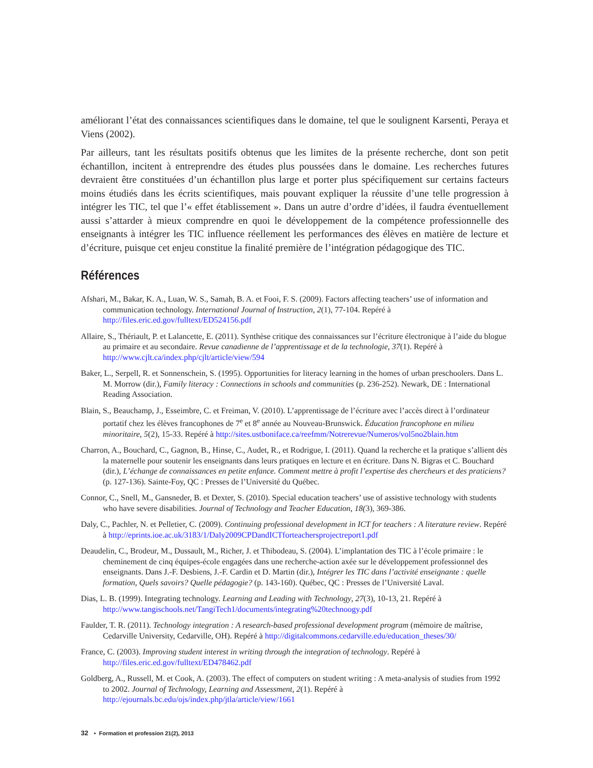améliorant l’état des connaissances scientifiques dans le domaine, tel que le soulignent Karsenti, Peraya et Viens (2002).
Par ailleurs, tant les résultats positifs obtenus que les limites de la présente recherche, dont son petit échantillon, incitent à entreprendre des études plus poussées dans le domaine. Les recherches futures devraient être constituées d’un échantillon plus large et porter plus spécifiquement sur certains facteurs moins étudiés dans les écrits scientifiques, mais pouvant expliquer la réussite d’une telle progression à intégrer les TIC, tel que l’« effet établissement ». Dans un autre d’ordre d’idées, il faudra éventuellement aussi s’attarder à mieux comprendre en quoi le développement de la compétence professionnelle des enseignants à intégrer les TIC influence réellement les performances des élèves en matière de lecture et d’écriture, puisque cet enjeu constitue la finalité première de l’intégration pédagogique des TIC.
Références
Afshari, M., Bakar, K. A., Luan, W. S., Samah, B. A. et Fooi, F. S. (2009). Factors affecting teachers’ use of information and communication technology. International Journal of Instruction, 2(1), 77-104. Repéré à http://files.eric.ed.gov/fulltext/ED524156.pdf
Allaire, S., Thériault, P. et Lalancette, E. (2011). Synthèse critique des connaissances sur l’écriture électronique à l’aide du blogue au primaire et au secondaire. Revue canadienne de l’apprentissage et de la technologie, 37(1). Repéré à http://www.cjlt.ca/index.php/cjlt/article/view/594
Baker, L., Serpell, R. et Sonnenschein, S. (1995). Opportunities for literacy learning in the homes of urban preschoolers. Dans L. M. Morrow (dir.), Family literacy : Connections in schools and communities (p. 236-252). Newark, DE : International Reading Association.
Blain, S., Beauchamp, J., Esseimbre, C. et Freiman, V. (2010). L’apprentissage de l’écriture avec l’accès direct à l’ordinateur portatif chez les élèves francophones de 7<sup>e</sup> et 8<sup>e</sup> année au Nouveau-Brunswick. Éducation francophone en milieu minoritaire, 5(2), 15-33. Repéré à http://sites.ustboniface.ca/reefmm/Notrerevue/Numeros/vol5no2blain.htm
Charron, A., Bouchard, C., Gagnon, B., Hinse, C., Audet, R., et Rodrigue, I. (2011). Quand la recherche et la pratique s’allient dès la maternelle pour soutenir les enseignants dans leurs pratiques en lecture et en écriture. Dans N. Bigras et C. Bouchard (dir.), L’échange de connaissances en petite enfance. Comment mettre à profit l’expertise des chercheurs et des praticiens? (p. 127-136). Sainte-Foy, QC : Presses de l’Université du Québec.
Connor, C., Snell, M., Gansneder, B. et Dexter, S. (2010). Special education teachers’ use of assistive technology with students who have severe disabilities. Journal of Technology and Teacher Education, 18(3), 369-386.
Daly, C., Pachler, N. et Pelletier, C. (2009). Continuing professional development in ICT for teachers : A literature review. Repéré à http://eprints.ioe.ac.uk/3183/1/Daly2009CPDandICTforteachersprojectreport1.pdf
Deaudelin, C., Brodeur, M., Dussault, M., Richer, J. et Thibodeau, S. (2004). L’implantation des TIC à l’école primaire : le cheminement de cinq équipes-école engagées dans une recherche-action axée sur le développement professionnel des enseignants. Dans J.-F. Desbiens, J.-F. Cardin et D. Martin (dir.), Intégrer les TIC dans l’activité enseignante : quelle formation, Quels savoirs? Quelle pédagogie? (p. 143-160). Québec, QC : Presses de l’Université Laval.
Dias, L. B. (1999). Integrating technology. Learning and Leading with Technology, 27(3), 10-13, 21. Repéré à http://www.tangischools.net/TangiTech1/documents/integrating%20technoogy.pdf
Faulder, T. R. (2011). Technology integration : A research-based professional development program (mémoire de maîtrise, Cedarville University, Cedarville, OH). Repéré à http://digitalcommons.cedarville.edu/education_theses/30/
France, C. (2003). Improving student interest in writing through the integration of technology. Repéré à http://files.eric.ed.gov/fulltext/ED478462.pdf
Goldberg, A., Russell, M. et Cook, A. (2003). The effect of computers on student writing : A meta-analysis of studies from 1992 to 2002. Journal of Technology, Learning and Assessment, 2(1). Repéré à http://ejournals.bc.edu/ojs/index.php/jtla/article/view/1661
32 • Formation et profession 21(2), 2013